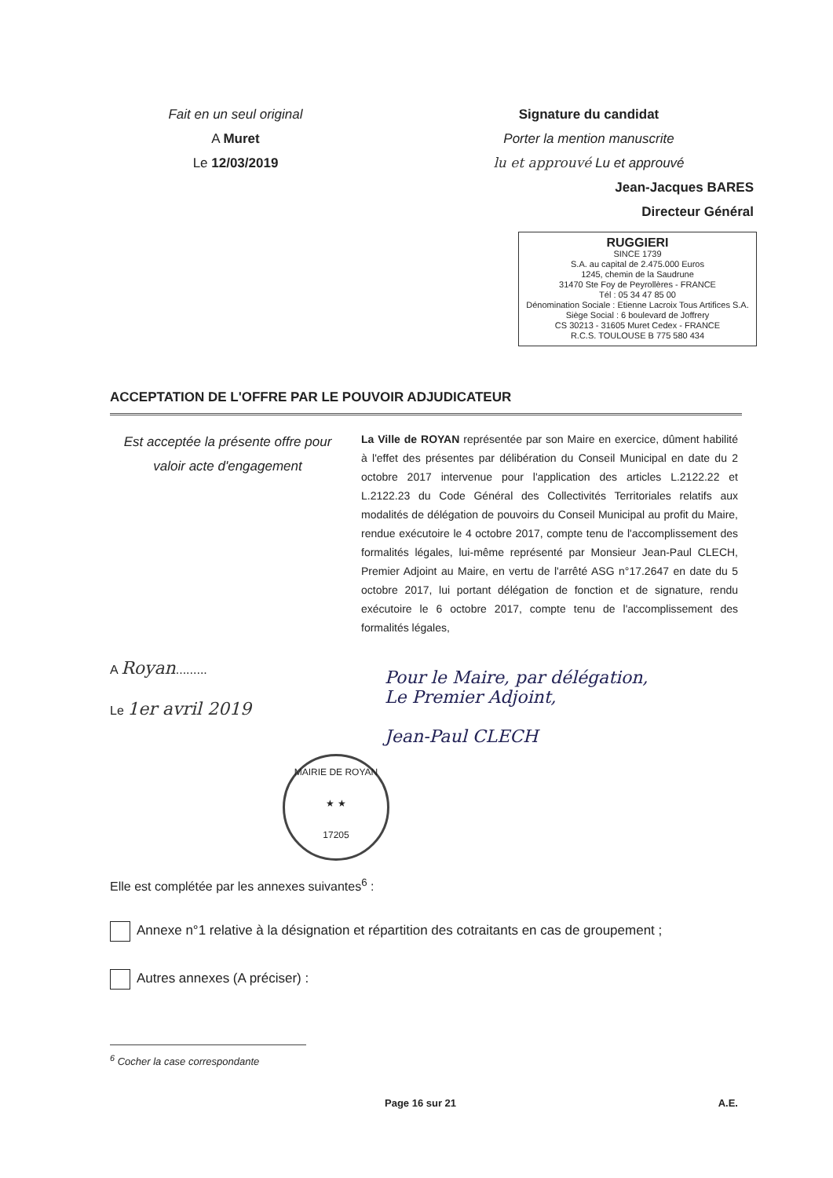Fait en un seul original
A Muret
Le 12/03/2019
Signature du candidat
Porter la mention manuscrite
lu et approuvé Lu et approuvé
Jean-Jacques BARES
Directeur Général
RUGGIERI
SINCE 1739
S.A. au capital de 2.475.000 Euros
1245, chemin de la Saudrune
31470 Ste Foy de Peyrollères - FRANCE
Tél : 05 34 47 85 00
Dénomination Sociale : Etienne Lacroix Tous Artifices S.A.
Siège Social : 6 boulevard de Joffrery
CS 30213 - 31605 Muret Cedex - FRANCE
R.C.S. TOULOUSE B 775 580 434
ACCEPTATION DE L'OFFRE PAR LE POUVOIR ADJUDICATEUR
Est acceptée la présente offre pour valoir acte d'engagement
La Ville de ROYAN représentée par son Maire en exercice, dûment habilité à l'effet des présentes par délibération du Conseil Municipal en date du 2 octobre 2017 intervenue pour l'application des articles L.2122.22 et L.2122.23 du Code Général des Collectivités Territoriales relatifs aux modalités de délégation de pouvoirs du Conseil Municipal au profit du Maire, rendue exécutoire le 4 octobre 2017, compte tenu de l'accomplissement des formalités légales, lui-même représenté par Monsieur Jean-Paul CLECH, Premier Adjoint au Maire, en vertu de l'arrêté ASG n°17.2647 en date du 5 octobre 2017, lui portant délégation de fonction et de signature, rendu exécutoire le 6 octobre 2017, compte tenu de l'accomplissement des formalités légales,
A Royan.........
Le 1er avril 2019
Pour le Maire, par délégation,
Le Premier Adjoint,
Jean-Paul CLECH
MAIRIE DE ROYAN
★ ★
17205
Elle est complétée par les annexes suivantes<sup>6</sup> :
Annexe n°1 relative à la désignation et répartition des cotraitants en cas de groupement ;
Autres annexes (A préciser) :
<sup>6</sup> Cocher la case correspondante
Page 16 sur 21 A.E.